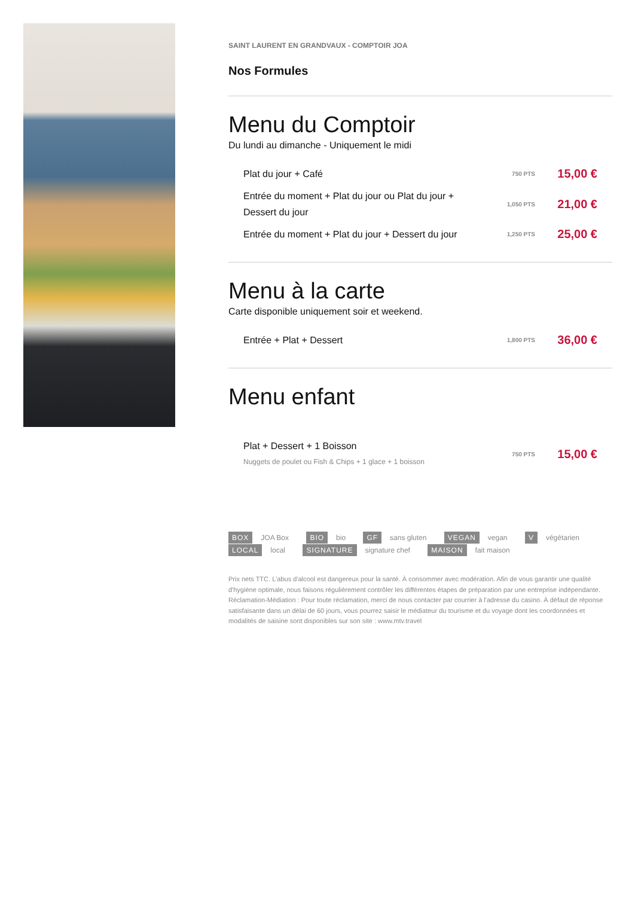SAINT LAURENT EN GRANDVAUX - COMPTOIR JOA
Nos Formules
Menu du Comptoir
Du lundi au dimanche - Uniquement le midi
Plat du jour + Café
750 PTS
15,00 €
Entrée du moment + Plat du jour ou Plat du jour +
Dessert du jour
1,050 PTS
21,00 €
Entrée du moment + Plat du jour + Dessert du jour
1,250 PTS
25,00 €
Menu à la carte
Carte disponible uniquement soir et weekend.
Entrée + Plat + Dessert
1,800 PTS
36,00 €
Menu enfant
Plat + Dessert + 1 Boisson
Nuggets de poulet ou Fish & Chips + 1 glace + 1 boisson
750 PTS
15,00 €
BOX JOA Box BIO bio GF sans gluten VEGAN vegan V végétarien
LOCAL local SIGNATURE signature chef MAISON fait maison
Prix nets TTC. L'abus d'alcool est dangereux pour la santé. À consommer avec modération. Afin de vous garantir une qualité d'hygiène optimale, nous faisons régulièrement contrôler les différentes étapes de préparation par une entreprise indépendante. Réclamation-Médiation : Pour toute réclamation, merci de nous contacter par courrier à l'adresse du casino. À défaut de réponse satisfaisante dans un délai de 60 jours, vous pourrez saisir le médiateur du tourisme et du voyage dont les coordonnées et modalités de saisine sont disponibles sur son site : www.mtv.travel